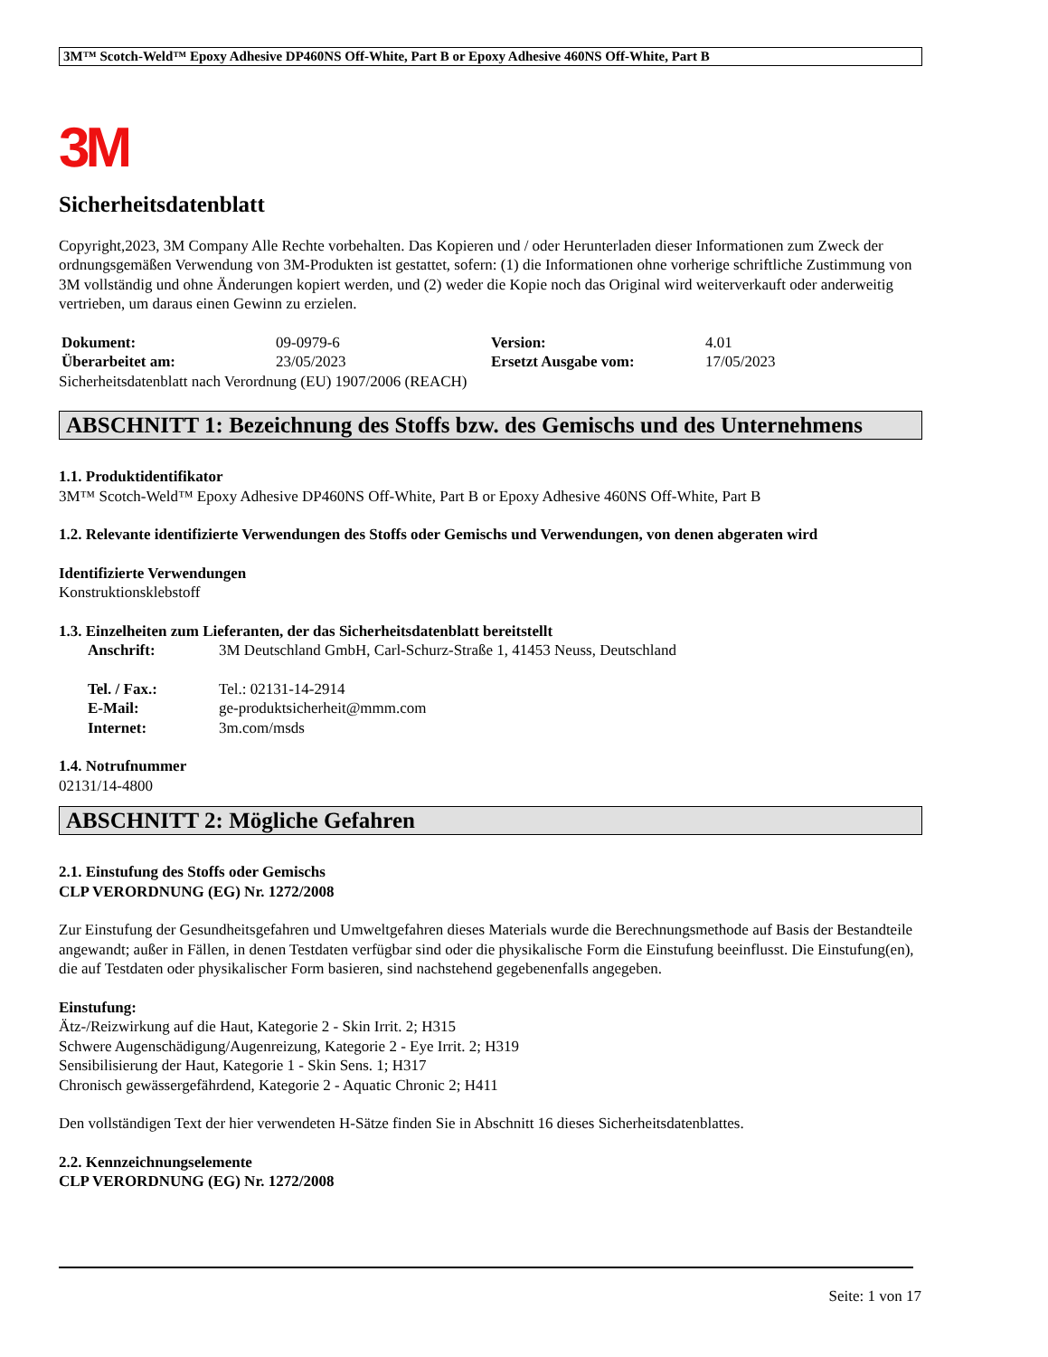3M™ Scotch-Weld™ Epoxy Adhesive DP460NS Off-White, Part B or Epoxy Adhesive 460NS Off-White, Part B
3M
Sicherheitsdatenblatt
Copyright,2023, 3M Company Alle Rechte vorbehalten. Das Kopieren und / oder Herunterladen dieser Informationen zum Zweck der ordnungsgemäßen Verwendung von 3M-Produkten ist gestattet, sofern: (1) die Informationen ohne vorherige schriftliche Zustimmung von 3M vollständig und ohne Änderungen kopiert werden, und (2) weder die Kopie noch das Original wird weiterverkauft oder anderweitig vertrieben, um daraus einen Gewinn zu erzielen.
| Dokument: | 09-0979-6 | Version: | 4.01 |
| Überarbeitet am: | 23/05/2023 | Ersetzt Ausgabe vom: | 17/05/2023 |
Sicherheitsdatenblatt nach Verordnung (EU) 1907/2006 (REACH)
ABSCHNITT 1: Bezeichnung des Stoffs bzw. des Gemischs und des Unternehmens
1.1. Produktidentifikator
3M™ Scotch-Weld™ Epoxy Adhesive DP460NS Off-White, Part B or Epoxy Adhesive 460NS Off-White, Part B
1.2. Relevante identifizierte Verwendungen des Stoffs oder Gemischs und Verwendungen, von denen abgeraten wird
Identifizierte Verwendungen
Konstruktionsklebstoff
1.3. Einzelheiten zum Lieferanten, der das Sicherheitsdatenblatt bereitstellt
| Anschrift: | 3M Deutschland GmbH, Carl-Schurz-Straße 1, 41453 Neuss, Deutschland |
| Tel. / Fax.: | Tel.: 02131-14-2914 |
| E-Mail: | ge-produktsicherheit@mmm.com |
| Internet: | 3m.com/msds |
1.4. Notrufnummer
02131/14-4800
ABSCHNITT 2: Mögliche Gefahren
2.1. Einstufung des Stoffs oder Gemischs
CLP VERORDNUNG (EG) Nr. 1272/2008
Zur Einstufung der Gesundheitsgefahren und Umweltgefahren dieses Materials wurde die Berechnungsmethode auf Basis der Bestandteile angewandt; außer in Fällen, in denen Testdaten verfügbar sind oder die physikalische Form die Einstufung beeinflusst. Die Einstufung(en), die auf Testdaten oder physikalischer Form basieren, sind nachstehend gegebenenfalls angegeben.
Einstufung:
Ätz-/Reizwirkung auf die Haut, Kategorie 2 - Skin Irrit. 2; H315
Schwere Augenschädigung/Augenreizung, Kategorie 2 - Eye Irrit. 2; H319
Sensibilisierung der Haut, Kategorie 1 - Skin Sens. 1; H317
Chronisch gewässergefährdend, Kategorie 2 - Aquatic Chronic 2; H411
Den vollständigen Text der hier verwendeten H-Sätze finden Sie in Abschnitt 16 dieses Sicherheitsdatenblattes.
2.2. Kennzeichnungselemente
CLP VERORDNUNG (EG) Nr. 1272/2008
Seite: 1 von 17